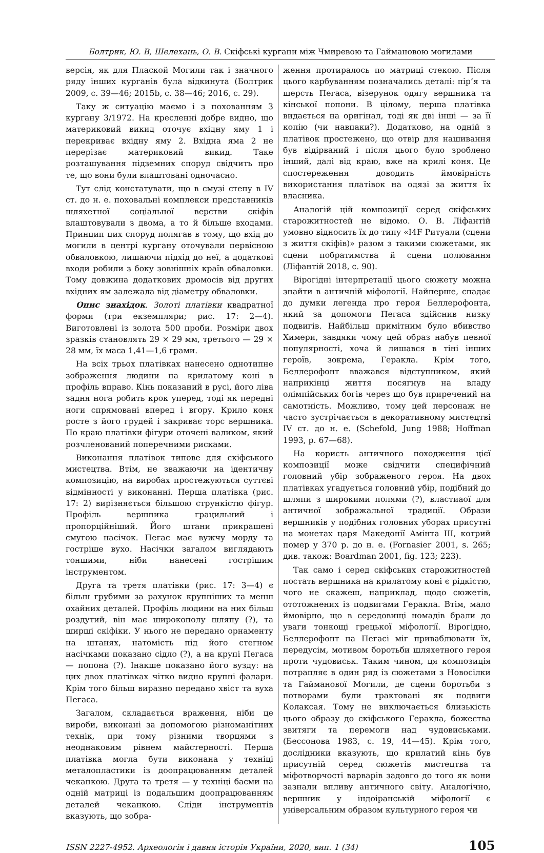Болтрик, Ю. В, Шелехань, О. В. Скіфські кургани між Чмиревою та Гаймановою могилами
версія, як для Плаской Могили так і значного ряду інших курганів була відкинута (Болтрик 2009, с. 39—46; 2015b, с. 38—46; 2016, с. 29).
Таку ж ситуацію маємо і з похованням 3 кургану 3/1972. На кресленні добре видно, що материковий викид оточує вхідну яму 1 і перекриває вхідну яму 2. Вхідна яма 2 не перерізає материковий викид. Таке розташування підземних споруд свідчить про те, що вони були влаштовані одночасно.
Тут слід констатувати, що в смузі степу в IV ст. до н. е. поховальні комплекси представників шляхетної соціальної верстви скіфів влаштовували з двома, а то й більше входами. Принцип цих споруд полягав в тому, що вхід до могили в центрі кургану оточували первісною обваловкою, лишаючи підхід до неї, а додаткові входи робили з боку зовнішніх країв обваловки. Тому довжина додаткових дромосів від других вхідних ям залежала від діаметру обваловки.
Опис знахідок. Золоті платівки квадратної форми (три екземпляри; рис. 17: 2—4). Виготовлені із золота 500 проби. Розміри двох зразків становлять 29 × 29 мм, третього — 29 × 28 мм, їх маса 1,41—1,6 грами.
На всіх трьох платівках нанесено однотипне зображення людини на крилатому коні в профіль вправо. Кінь показаний в русі, його ліва задня нога робить крок уперед, тоді як передні ноги спрямовані вперед і вгору. Крило коня росте з його грудей і закриває торс вершника. По краю платівки фігури оточені валиком, який розчленований поперечними рисками.
Виконання платівок типове для скіфського мистецтва. Втім, не зважаючи на ідентичну композицію, на виробах простежуються суттєві відмінності у виконанні. Перша платівка (рис. 17: 2) вирізняється більшою стрункістю фігур. Профіль вершника грацильний і пропорційніший. Його штани прикрашені смугою насічок. Пегас має вужчу морду та гостріше вухо. Насічки загалом виглядають тоншими, ніби нанесені гострішим інструментом.
Друга та третя платівки (рис. 17: 3—4) є більш грубими за рахунок крупніших та менш охайних деталей. Профіль людини на них більш роздутий, він має широкополу шляпу (?), та ширші скіфіки. У нього не передано орнаменту на штанях, натомість під його стегном насічками показано сідло (?), а на крупі Пегаса — попона (?). Інакше показано його вузду: на цих двох платівках чітко видно крупні фалари. Крім того більш виразно передано хвіст та вуха Пегаса.
Загалом, складається враження, ніби це вироби, виконані за допомогою різноманітних технік, при тому різними творцями з неоднаковим рівнем майстерності. Перша платівка могла бути виконана у техніці металопластики із доопрацюванням деталей чеканкою. Друга та третя — у техніці басми на одній матриці із подальшим доопрацюванням деталей чеканкою. Сліди інструментів вказують, що зобра-
ження протиралось по матриці стекою. Після цього карбуванням позначались деталі: пір’я та шерсть Пегаса, візерунок одягу вершника та кінської попони. В цілому, перша платівка видається на оригінал, тоді як дві інші — за її копію (чи навпаки?). Додатково, на одній з платівок простежено, що отвір для нашивання був відірваний і після цього було зроблено інший, далі від краю, вже на крилі коня. Це спостереження доводить ймовірність використання платівок на одязі за життя їх власника.
Аналогій цій композиції серед скіфських старожитностей не відомо. О. В. Ліфантій умовно відносить їх до типу «I4F Ритуали (сцени з життя скіфів)» разом з такими сюжетами, як сцени побратимства й сцени полювання (Ліфантій 2018, с. 90).
Вірогідні інтерпретації цього сюжету можна знайти в античній міфології. Найперше, спадає до думки легенда про героя Беллерофонта, який за допомоги Пегаса здійснив низку подвигів. Найбільш примітним було вбивство Химери, завдяки чому цей образ набув певної популярності, хоча й лишався в тіні інших героїв, зокрема, Геракла. Крім того, Беллерофонт вважався відступником, який наприкінці життя посягнув на владу олімпійських богів через що був приречений на самотність. Можливо, тому цей персонаж не часто зустрічається в декоративному мистецтві IV ст. до н. е. (Schefold, Jung 1988; Hoffman 1993, p. 67—68).
На користь античного походження цієї композиції може свідчити специфічний головний убір зображеного героя. На двох платівках угадується головний убір, подібний до шляпи з широкими полями (?), властиаої для античної зображальної традиції. Образи вершників у подібних головних уборах присутні на монетах царя Македонії Амінта III, котрий помер у 370 р. до н. е. (Fornasier 2001, s. 265; див. також: Boardman 2001, fig. 123; 223).
Так само і серед скіфських старожитностей постать вершника на крилатому коні є рідкістю, чого не скажеш, наприклад, щодо сюжетів, ототожнених із подвигами Геракла. Втім, мало ймовірно, що в середовищі номадів брали до уваги тонкощі грецької міфології. Вірогідно, Беллерофонт на Пегасі міг приваблювати їх, передусім, мотивом боротьби шляхетного героя проти чудовиськ. Таким чином, ця композиція потрапляє в один ряд із сюжетами з Новосілки та Гайманової Могили, де сцени боротьби з потворами були трактовані як подвиги Колаксая. Тому не виключається близькість цього образу до скіфського Геракла, божества звитяги та перемоги над чудовиськами. (Бессонова 1983, с. 19, 44—45). Крім того, дослідники вказують, що крилатий кінь був присутній серед сюжетів мистецтва та міфотворчості варварів задовго до того як вони зазнали впливу античного світу. Аналогічно, вершник у індоіранській міфології є універсальним образом культурного героя чи
ISSN 2227-4952. Археологія і давня історія України, 2020, вип. 1 (34) 105